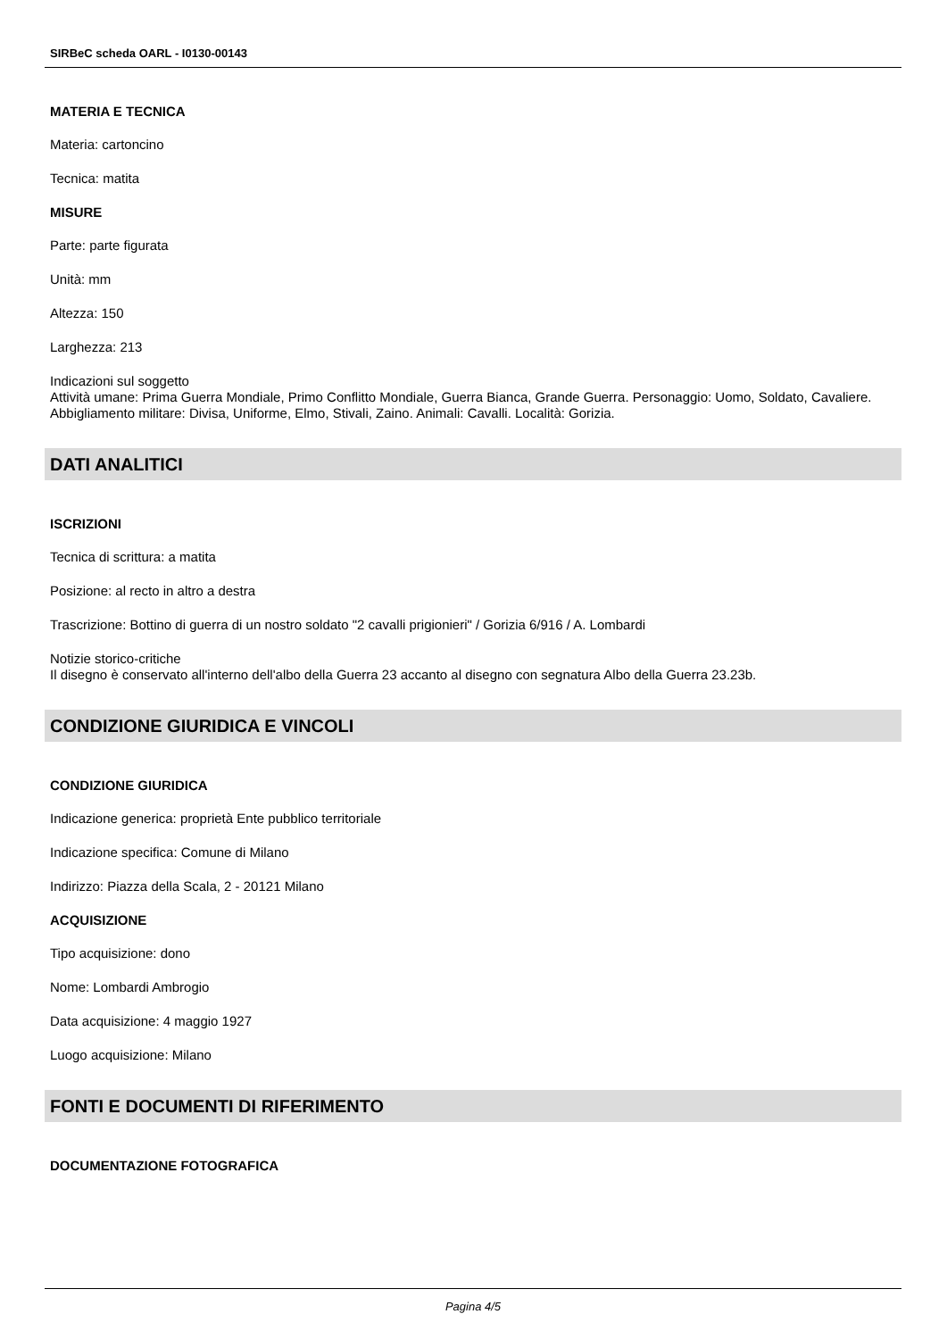SIRBeC scheda OARL - I0130-00143
MATERIA E TECNICA
Materia: cartoncino
Tecnica: matita
MISURE
Parte: parte figurata
Unità: mm
Altezza: 150
Larghezza: 213
Indicazioni sul soggetto
Attività umane: Prima Guerra Mondiale, Primo Conflitto Mondiale, Guerra Bianca, Grande Guerra. Personaggio: Uomo, Soldato, Cavaliere. Abbigliamento militare: Divisa, Uniforme, Elmo, Stivali, Zaino. Animali: Cavalli. Località: Gorizia.
DATI ANALITICI
ISCRIZIONI
Tecnica di scrittura: a matita
Posizione: al recto in altro a destra
Trascrizione: Bottino di guerra di un nostro soldato "2 cavalli prigionieri" / Gorizia 6/916 / A. Lombardi
Notizie storico-critiche
Il disegno è conservato all'interno dell'albo della Guerra 23 accanto al disegno con segnatura Albo della Guerra 23.23b.
CONDIZIONE GIURIDICA E VINCOLI
CONDIZIONE GIURIDICA
Indicazione generica: proprietà Ente pubblico territoriale
Indicazione specifica: Comune di Milano
Indirizzo: Piazza della Scala, 2 - 20121 Milano
ACQUISIZIONE
Tipo acquisizione: dono
Nome: Lombardi Ambrogio
Data acquisizione: 4 maggio 1927
Luogo acquisizione: Milano
FONTI E DOCUMENTI DI RIFERIMENTO
DOCUMENTAZIONE FOTOGRAFICA
Pagina 4/5